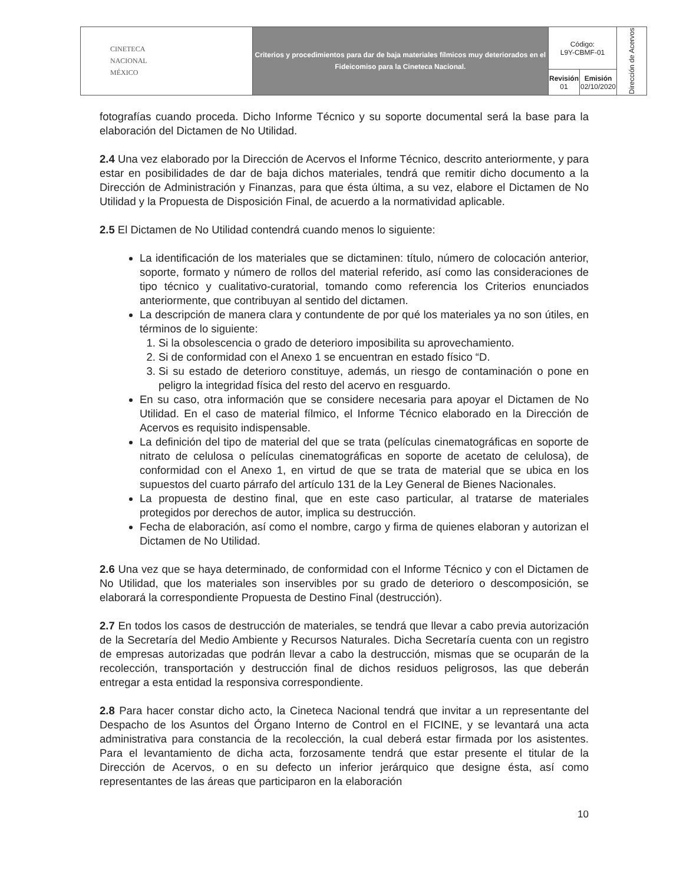| CINETECA NACIONAL MÉXICO | Criterios y procedimientos para dar de baja materiales fílmicos muy deteriorados en el Fideicomiso para la Cineteca Nacional. | Código: L9Y-CBMF-01 | | Dirección de Acervos |
| | | Revisión 01 | Emisión 02/10/2020 | |
fotografías cuando proceda. Dicho Informe Técnico y su soporte documental será la base para la elaboración del Dictamen de No Utilidad.
2.4 Una vez elaborado por la Dirección de Acervos el Informe Técnico, descrito anteriormente, y para estar en posibilidades de dar de baja dichos materiales, tendrá que remitir dicho documento a la Dirección de Administración y Finanzas, para que ésta última, a su vez, elabore el Dictamen de No Utilidad y la Propuesta de Disposición Final, de acuerdo a la normatividad aplicable.
2.5 El Dictamen de No Utilidad contendrá cuando menos lo siguiente:
La identificación de los materiales que se dictaminen: título, número de colocación anterior, soporte, formato y número de rollos del material referido, así como las consideraciones de tipo técnico y cualitativo-curatorial, tomando como referencia los Criterios enunciados anteriormente, que contribuyan al sentido del dictamen.
La descripción de manera clara y contundente de por qué los materiales ya no son útiles, en términos de lo siguiente:
1. Si la obsolescencia o grado de deterioro imposibilita su aprovechamiento.
2. Si de conformidad con el Anexo 1 se encuentran en estado físico “D.
3. Si su estado de deterioro constituye, además, un riesgo de contaminación o pone en peligro la integridad física del resto del acervo en resguardo.
En su caso, otra información que se considere necesaria para apoyar el Dictamen de No Utilidad. En el caso de material fílmico, el Informe Técnico elaborado en la Dirección de Acervos es requisito indispensable.
La definición del tipo de material del que se trata (películas cinematográficas en soporte de nitrato de celulosa o películas cinematográficas en soporte de acetato de celulosa), de conformidad con el Anexo 1, en virtud de que se trata de material que se ubica en los supuestos del cuarto párrafo del artículo 131 de la Ley General de Bienes Nacionales.
La propuesta de destino final, que en este caso particular, al tratarse de materiales protegidos por derechos de autor, implica su destrucción.
Fecha de elaboración, así como el nombre, cargo y firma de quienes elaboran y autorizan el Dictamen de No Utilidad.
2.6 Una vez que se haya determinado, de conformidad con el Informe Técnico y con el Dictamen de No Utilidad, que los materiales son inservibles por su grado de deterioro o descomposición, se elaborará la correspondiente Propuesta de Destino Final (destrucción).
2.7 En todos los casos de destrucción de materiales, se tendrá que llevar a cabo previa autorización de la Secretaría del Medio Ambiente y Recursos Naturales. Dicha Secretaría cuenta con un registro de empresas autorizadas que podrán llevar a cabo la destrucción, mismas que se ocuparán de la recolección, transportación y destrucción final de dichos residuos peligrosos, las que deberán entregar a esta entidad la responsiva correspondiente.
2.8 Para hacer constar dicho acto, la Cineteca Nacional tendrá que invitar a un representante del Despacho de los Asuntos del Órgano Interno de Control en el FICINE, y se levantará una acta administrativa para constancia de la recolección, la cual deberá estar firmada por los asistentes. Para el levantamiento de dicha acta, forzosamente tendrá que estar presente el titular de la Dirección de Acervos, o en su defecto un inferior jerárquico que designe ésta, así como representantes de las áreas que participaron en la elaboración
10